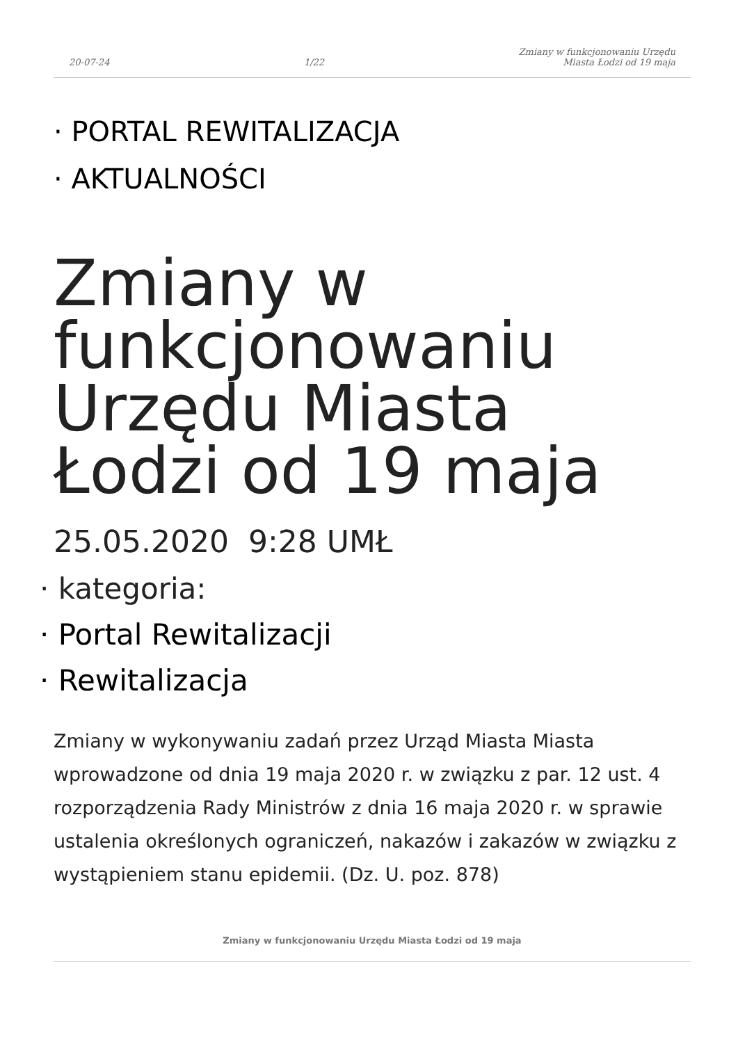20-07-24
1/22
Zmiany w funkcjonowaniu Urzędu
Miasta Łodzi od 19 maja
· PORTAL REWITALIZACJA
· AKTUALNOŚCI
Zmiany w funkcjonowaniu Urzędu Miasta Łodzi od 19 maja
25.05.2020 9:28 UMŁ
· kategoria:
· Portal Rewitalizacji
· Rewitalizacja
Zmiany w wykonywaniu zadań przez Urząd Miasta Miasta wprowadzone od dnia 19 maja 2020 r. w związku z par. 12 ust. 4 rozporządzenia Rady Ministrów z dnia 16 maja 2020 r. w sprawie ustalenia określonych ograniczeń, nakazów i zakazów w związku z wystąpieniem stanu epidemii. (Dz. U. poz. 878)
Zmiany w funkcjonowaniu Urzędu Miasta Łodzi od 19 maja